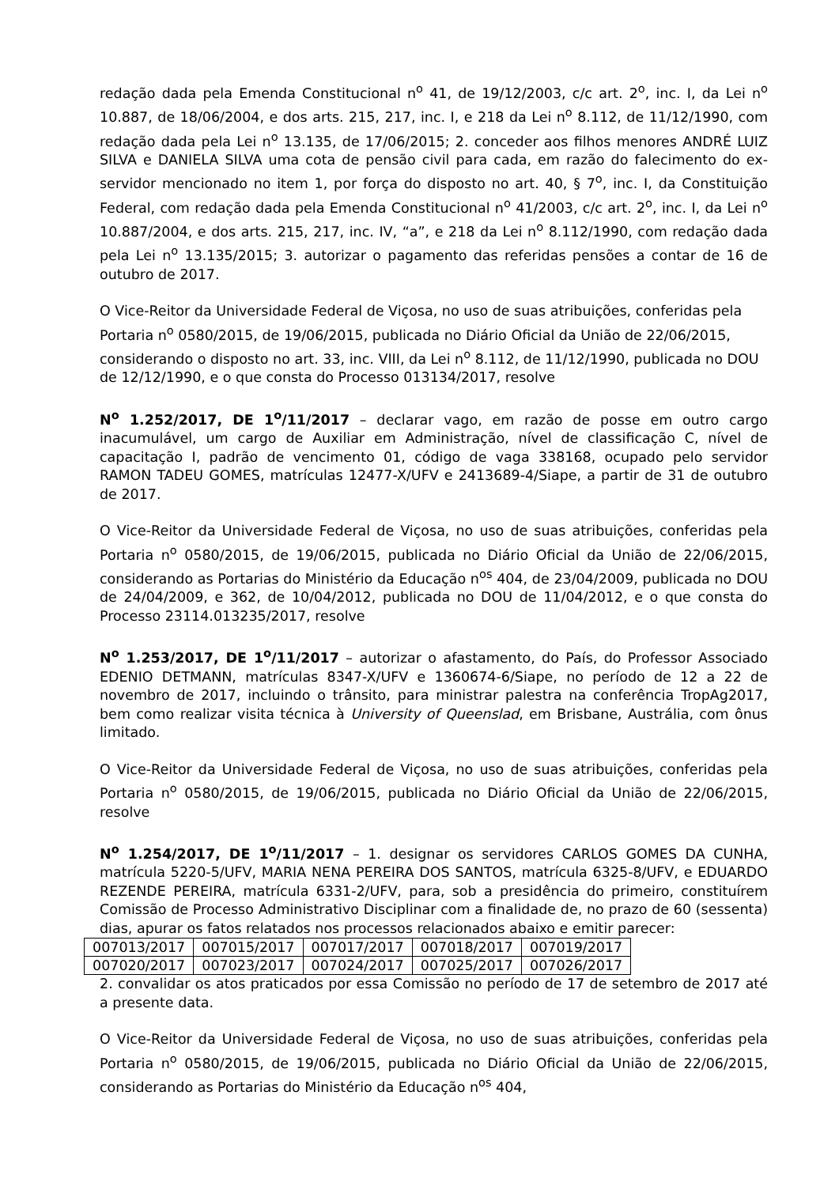redação dada pela Emenda Constitucional n<sup>o</sup> 41, de 19/12/2003, c/c art. 2<sup>o</sup>, inc. I, da Lei n<sup>o</sup> 10.887, de 18/06/2004, e dos arts. 215, 217, inc. I, e 218 da Lei n<sup>o</sup> 8.112, de 11/12/1990, com redação dada pela Lei n<sup>o</sup> 13.135, de 17/06/2015; 2. conceder aos filhos menores ANDRÉ LUIZ SILVA e DANIELA SILVA uma cota de pensão civil para cada, em razão do falecimento do ex-servidor mencionado no item 1, por força do disposto no art. 40, § 7<sup>o</sup>, inc. I, da Constituição Federal, com redação dada pela Emenda Constitucional n<sup>o</sup> 41/2003, c/c art. 2<sup>o</sup>, inc. I, da Lei n<sup>o</sup> 10.887/2004, e dos arts. 215, 217, inc. IV, “a”, e 218 da Lei n<sup>o</sup> 8.112/1990, com redação dada pela Lei n<sup>o</sup> 13.135/2015; 3. autorizar o pagamento das referidas pensões a contar de 16 de outubro de 2017.
O Vice-Reitor da Universidade Federal de Viçosa, no uso de suas atribuições, conferidas pela Portaria n<sup>o</sup> 0580/2015, de 19/06/2015, publicada no Diário Oficial da União de 22/06/2015, considerando o disposto no art. 33, inc. VIII, da Lei n<sup>o</sup> 8.112, de 11/12/1990, publicada no DOU de 12/12/1990, e o que consta do Processo 013134/2017, resolve
N<sup>o</sup> 1.252/2017, DE 1<sup>o</sup>/11/2017 – declarar vago, em razão de posse em outro cargo inacumulável, um cargo de Auxiliar em Administração, nível de classificação C, nível de capacitação I, padrão de vencimento 01, código de vaga 338168, ocupado pelo servidor RAMON TADEU GOMES, matrículas 12477-X/UFV e 2413689-4/Siape, a partir de 31 de outubro de 2017.
O Vice-Reitor da Universidade Federal de Viçosa, no uso de suas atribuições, conferidas pela Portaria n<sup>o</sup> 0580/2015, de 19/06/2015, publicada no Diário Oficial da União de 22/06/2015, considerando as Portarias do Ministério da Educação n<sup>os</sup> 404, de 23/04/2009, publicada no DOU de 24/04/2009, e 362, de 10/04/2012, publicada no DOU de 11/04/2012, e o que consta do Processo 23114.013235/2017, resolve
N<sup>o</sup> 1.253/2017, DE 1<sup>o</sup>/11/2017 – autorizar o afastamento, do País, do Professor Associado EDENIO DETMANN, matrículas 8347-X/UFV e 1360674-6/Siape, no período de 12 a 22 de novembro de 2017, incluindo o trânsito, para ministrar palestra na conferência TropAg2017, bem como realizar visita técnica à University of Queenslad, em Brisbane, Austrália, com ônus limitado.
O Vice-Reitor da Universidade Federal de Viçosa, no uso de suas atribuições, conferidas pela Portaria n<sup>o</sup> 0580/2015, de 19/06/2015, publicada no Diário Oficial da União de 22/06/2015, resolve
N<sup>o</sup> 1.254/2017, DE 1<sup>o</sup>/11/2017 – 1. designar os servidores CARLOS GOMES DA CUNHA, matrícula 5220-5/UFV, MARIA NENA PEREIRA DOS SANTOS, matrícula 6325-8/UFV, e EDUARDO REZENDE PEREIRA, matrícula 6331-2/UFV, para, sob a presidência do primeiro, constituírem Comissão de Processo Administrativo Disciplinar com a finalidade de, no prazo de 60 (sessenta) dias, apurar os fatos relatados nos processos relacionados abaixo e emitir parecer:
| 007013/2017 | 007015/2017 | 007017/2017 | 007018/2017 | 007019/2017 |
| 007020/2017 | 007023/2017 | 007024/2017 | 007025/2017 | 007026/2017 |
2. convalidar os atos praticados por essa Comissão no período de 17 de setembro de 2017 até a presente data.
O Vice-Reitor da Universidade Federal de Viçosa, no uso de suas atribuições, conferidas pela Portaria n<sup>o</sup> 0580/2015, de 19/06/2015, publicada no Diário Oficial da União de 22/06/2015, considerando as Portarias do Ministério da Educação n<sup>os</sup> 404,